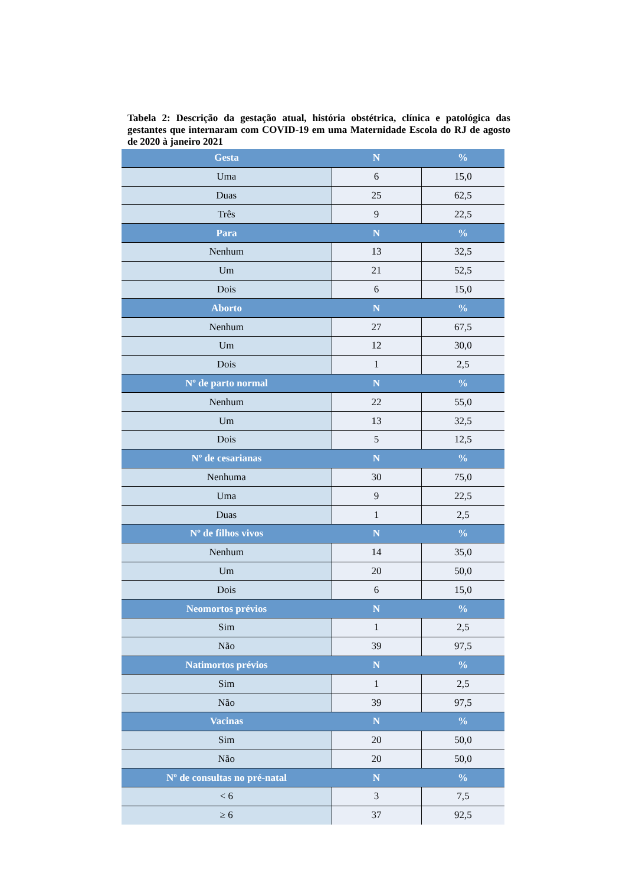Tabela 2: Descrição da gestação atual, história obstétrica, clínica e patológica das gestantes que internaram com COVID-19 em uma Maternidade Escola do RJ de agosto de 2020 à janeiro 2021
| Gesta | N | % |
| --- | --- | --- |
| Uma | 6 | 15,0 |
| Duas | 25 | 62,5 |
| Três | 9 | 22,5 |
| Para | N | % |
| Nenhum | 13 | 32,5 |
| Um | 21 | 52,5 |
| Dois | 6 | 15,0 |
| Aborto | N | % |
| Nenhum | 27 | 67,5 |
| Um | 12 | 30,0 |
| Dois | 1 | 2,5 |
| Nº de parto normal | N | % |
| Nenhum | 22 | 55,0 |
| Um | 13 | 32,5 |
| Dois | 5 | 12,5 |
| Nº de cesarianas | N | % |
| Nenhuma | 30 | 75,0 |
| Uma | 9 | 22,5 |
| Duas | 1 | 2,5 |
| Nº de filhos vivos | N | % |
| Nenhum | 14 | 35,0 |
| Um | 20 | 50,0 |
| Dois | 6 | 15,0 |
| Neomortos prévios | N | % |
| Sim | 1 | 2,5 |
| Não | 39 | 97,5 |
| Natimortos prévios | N | % |
| Sim | 1 | 2,5 |
| Não | 39 | 97,5 |
| Vacinas | N | % |
| Sim | 20 | 50,0 |
| Não | 20 | 50,0 |
| Nº de consultas no pré-natal | N | % |
| < 6 | 3 | 7,5 |
| ≥ 6 | 37 | 92,5 |